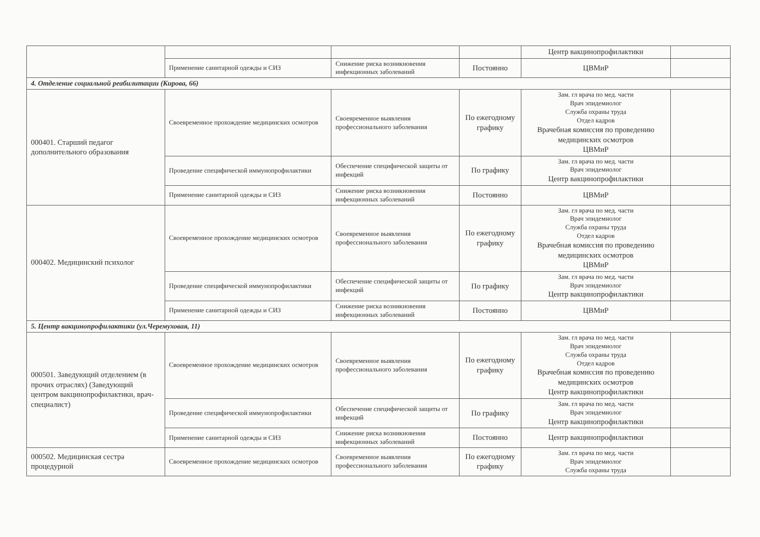| | | | | Центр вакцинопрофилактики | |
| | Применение санитарной одежды и СИЗ | Снижение риска возникновения инфекционных заболеваний | Постоянно | ЦВМиР | |
| 4. Отделение социальной реабилитации (Кирова, 66) | | | | | |
| 000401. Старший педагог дополнительного образования | Своевременное прохождение медицинских осмотров | Своевременное выявления профессионального заболевания | По ежегодному графику | Зам. гл врача по мед. части Врач эпидемиолог Служба охраны труда Отдел кадров Врачебная комиссия по проведению медицинских осмотров ЦВМиР | |
| | Проведение специфической иммунопрофилактики | Обеспечение специфической защиты от инфекций | По графику | Зам. гл врача по мед. части Врач эпидемиолог Центр вакцинопрофилактики | |
| | Применение санитарной одежды и СИЗ | Снижение риска возникновения инфекционных заболеваний | Постоянно | ЦВМиР | |
| 000402. Медицинский психолог | Своевременное прохождение медицинских осмотров | Своевременное выявления профессионального заболевания | По ежегодному графику | Зам. гл врача по мед. части Врач эпидемиолог Служба охраны труда Отдел кадров Врачебная комиссия по проведению медицинских осмотров ЦВМиР | |
| | Проведение специфической иммунопрофилактики | Обеспечение специфической защиты от инфекций | По графику | Зам. гл врача по мед. части Врач эпидемиолог Центр вакцинопрофилактики | |
| | Применение санитарной одежды и СИЗ | Снижение риска возникновения инфекционных заболеваний | Постоянно | ЦВМиР | |
| 5. Центр вакцинопрофилактики (ул.Черемуховая, 11) | | | | | |
| 000501. Заведующий отделением (в прочих отраслях) (Заведующий центром вакцинопрофилактики, врач-специалист) | Своевременное прохождение медицинских осмотров | Своевременное выявления профессионального заболевания | По ежегодному графику | Зам. гл врача по мед. части Врач эпидемиолог Служба охраны труда Отдел кадров Врачебная комиссия по проведению медицинских осмотров Центр вакцинопрофилактики | |
| | Проведение специфической иммунопрофилактики | Обеспечение специфической защиты от инфекций | По графику | Зам. гл врача по мед. части Врач эпидемиолог Центр вакцинопрофилактики | |
| | Применение санитарной одежды и СИЗ | Снижение риска возникновения инфекционных заболеваний | Постоянно | Центр вакцинопрофилактики | |
| 000502. Медицинская сестра процедурной | Своевременное прохождение медицинских осмотров | Своевременное выявления профессионального заболевания | По ежегодному графику | Зам. гл врача по мед. части Врач эпидемиолог Служба охраны труда | |